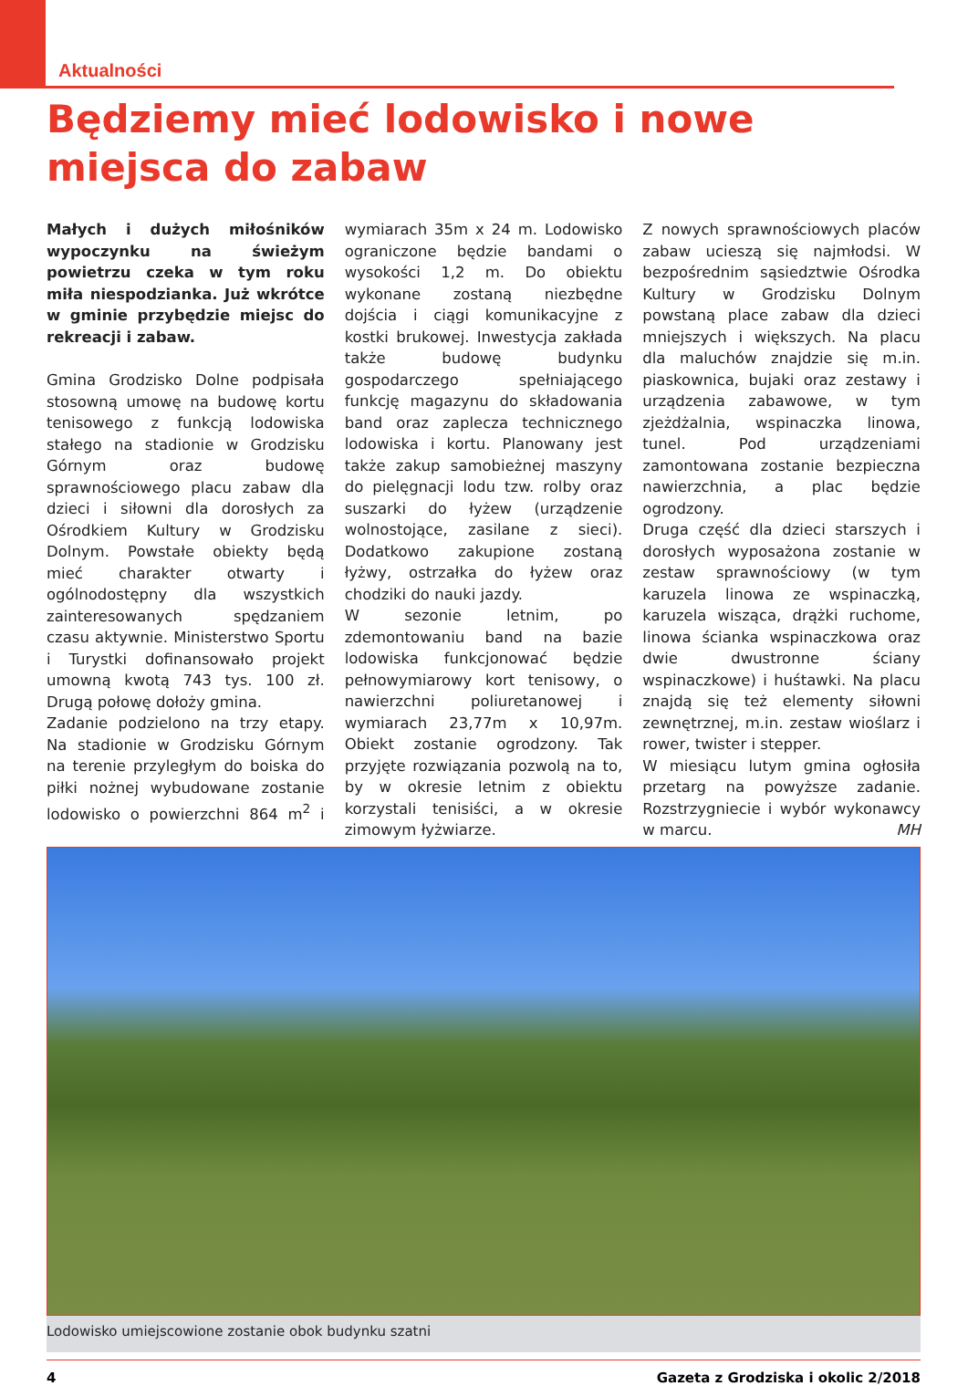Aktualności
Będziemy mieć lodowisko i nowe miejsca do zabaw
Małych i dużych miłośników wypoczynku na świeżym powietrzu czeka w tym roku miła niespodzianka. Już wkrótce w gminie przybędzie miejsc do rekreacji i zabaw.
Gmina Grodzisko Dolne podpisała stosowną umowę na budowę kortu tenisowego z funkcją lodowiska stałego na stadionie w Grodzisku Górnym oraz budowę sprawnościowego placu zabaw dla dzieci i siłowni dla dorosłych za Ośrodkiem Kultury w Grodzisku Dolnym. Powstałe obiekty będą mieć charakter otwarty i ogólnodostępny dla wszystkich zainteresowanych spędzaniem czasu aktywnie. Ministerstwo Sportu i Turystki dofinansowało projekt umowną kwotą 743 tys. 100 zł. Drugą połowę dołoży gmina.
Zadanie podzielono na trzy etapy. Na stadionie w Grodzisku Górnym na terenie przyległym do boiska do piłki nożnej wybudowane zostanie lodowisko o powierzchni 864 m<sup>2</sup> i wymiarach 35m x 24 m. Lodowisko ograniczone będzie bandami o wysokości 1,2 m. Do obiektu wykonane zostaną niezbędne dojścia i ciągi komunikacyjne z kostki brukowej. Inwestycja zakłada także budowę budynku gospodarczego spełniającego funkcję magazynu do składowania band oraz zaplecza technicznego lodowiska i kortu. Planowany jest także zakup samobieżnej maszyny do pielęgnacji lodu tzw. rolby oraz suszarki do łyżew (urządzenie wolnostojące, zasilane z sieci). Dodatkowo zakupione zostaną łyżwy, ostrzałka do łyżew oraz chodziki do nauki jazdy.
W sezonie letnim, po zdemontowaniu band na bazie lodowiska funkcjonować będzie pełnowymiarowy kort tenisowy, o nawierzchni poliuretanowej i wymiarach 23,77m x 10,97m. Obiekt zostanie ogrodzony. Tak przyjęte rozwiązania pozwolą na to, by w okresie letnim z obiektu korzystali tenisiści, a w okresie zimowym łyżwiarze.
Z nowych sprawnościowych placów zabaw ucieszą się najmłodsi. W bezpośrednim sąsiedztwie Ośrodka Kultury w Grodzisku Dolnym powstaną place zabaw dla dzieci mniejszych i większych. Na placu dla maluchów znajdzie się m.in. piaskownica, bujaki oraz zestawy i urządzenia zabawowe, w tym zjeżdżalnia, wspinaczka linowa, tunel. Pod urządzeniami zamontowana zostanie bezpieczna nawierzchnia, a plac będzie ogrodzony.
Druga część dla dzieci starszych i dorosłych wyposażona zostanie w zestaw sprawnościowy (w tym karuzela linowa ze wspinaczką, karuzela wisząca, drążki ruchome, linowa ścianka wspinaczkowa oraz dwie dwustronne ściany wspinaczkowe) i huśtawki. Na placu znajdą się też elementy siłowni zewnętrznej, m.in. zestaw wioślarz i rower, twister i stepper.
W miesiącu lutym gmina ogłosiła przetarg na powyższe zadanie. Rozstrzygniecie i wybór wykonawcy w marcu. MH
Lodowisko umiejscowione zostanie obok budynku szatni
4 Gazeta z Grodziska i okolic 2/2018